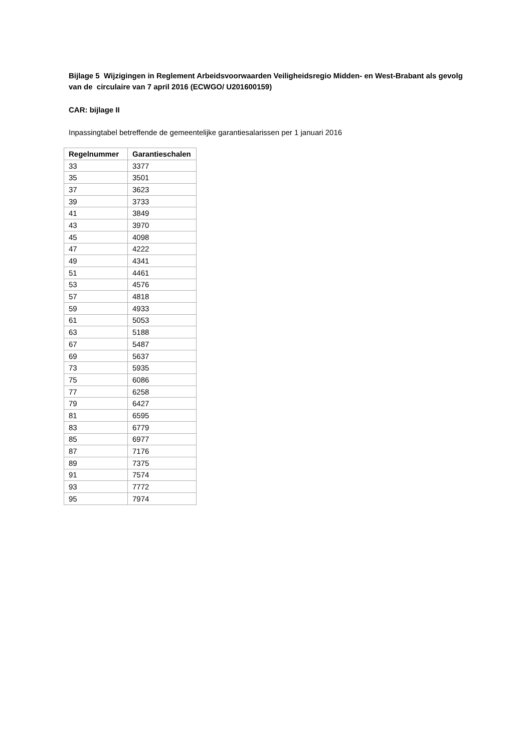Bijlage 5 Wijzigingen in Reglement Arbeidsvoorwaarden Veiligheidsregio Midden- en West-Brabant als gevolg van de circulaire van 7 april 2016 (ECWGO/ U201600159)
CAR: bijlage II
Inpassingtabel betreffende de gemeentelijke garantiesalarissen per 1 januari 2016
| Regelnummer | Garantieschalen |
| --- | --- |
| 33 | 3377 |
| 35 | 3501 |
| 37 | 3623 |
| 39 | 3733 |
| 41 | 3849 |
| 43 | 3970 |
| 45 | 4098 |
| 47 | 4222 |
| 49 | 4341 |
| 51 | 4461 |
| 53 | 4576 |
| 57 | 4818 |
| 59 | 4933 |
| 61 | 5053 |
| 63 | 5188 |
| 67 | 5487 |
| 69 | 5637 |
| 73 | 5935 |
| 75 | 6086 |
| 77 | 6258 |
| 79 | 6427 |
| 81 | 6595 |
| 83 | 6779 |
| 85 | 6977 |
| 87 | 7176 |
| 89 | 7375 |
| 91 | 7574 |
| 93 | 7772 |
| 95 | 7974 |